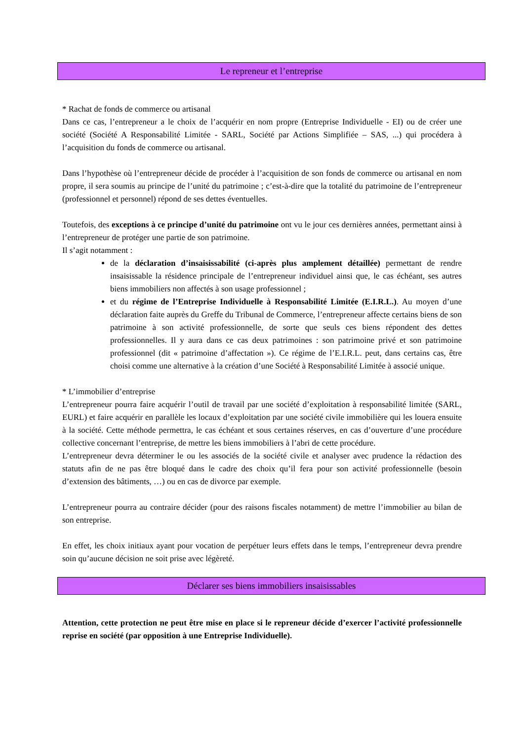Le repreneur et l’entreprise
* Rachat de fonds de commerce ou artisanal
Dans ce cas, l’entrepreneur a le choix de l’acquérir en nom propre (Entreprise Individuelle - EI) ou de créer une société (Société A Responsabilité Limitée - SARL, Société par Actions Simplifiée – SAS, ...) qui procédera à l’acquisition du fonds de commerce ou artisanal.
Dans l’hypothèse où l’entrepreneur décide de procéder à l’acquisition de son fonds de commerce ou artisanal en nom propre, il sera soumis au principe de l’unité du patrimoine ; c’est-à-dire que la totalité du patrimoine de l’entrepreneur (professionnel et personnel) répond de ses dettes éventuelles.
Toutefois, des exceptions à ce principe d’unité du patrimoine ont vu le jour ces dernières années, permettant ainsi à l’entrepreneur de protéger une partie de son patrimoine.
Il s’agit notamment :
de la déclaration d’insaisissabilité (ci-après plus amplement détaillée) permettant de rendre insaisissable la résidence principale de l’entrepreneur individuel ainsi que, le cas échéant, ses autres biens immobiliers non affectés à son usage professionnel ;
et du régime de l’Entreprise Individuelle à Responsabilité Limitée (E.I.R.L.). Au moyen d’une déclaration faite auprès du Greffe du Tribunal de Commerce, l’entrepreneur affecte certains biens de son patrimoine à son activité professionnelle, de sorte que seuls ces biens répondent des dettes professionnelles. Il y aura dans ce cas deux patrimoines : son patrimoine privé et son patrimoine professionnel (dit « patrimoine d’affectation »). Ce régime de l’E.I.R.L. peut, dans certains cas, être choisi comme une alternative à la création d’une Société à Responsabilité Limitée à associé unique.
* L’immobilier d’entreprise
L’entrepreneur pourra faire acquérir l’outil de travail par une société d’exploitation à responsabilité limitée (SARL, EURL) et faire acquérir en parallèle les locaux d’exploitation par une société civile immobilière qui les louera ensuite à la société. Cette méthode permettra, le cas échéant et sous certaines réserves, en cas d’ouverture d’une procédure collective concernant l’entreprise, de mettre les biens immobiliers à l’abri de cette procédure.
L’entrepreneur devra déterminer le ou les associés de la société civile et analyser avec prudence la rédaction des statuts afin de ne pas être bloqué dans le cadre des choix qu’il fera pour son activité professionnelle (besoin d’extension des bâtiments, …) ou en cas de divorce par exemple.
L’entrepreneur pourra au contraire décider (pour des raisons fiscales notamment) de mettre l’immobilier au bilan de son entreprise.
En effet, les choix initiaux ayant pour vocation de perpétuer leurs effets dans le temps, l’entrepreneur devra prendre soin qu’aucune décision ne soit prise avec légèreté.
Déclarer ses biens immobiliers insaisissables
Attention, cette protection ne peut être mise en place si le repreneur décide d’exercer l’activité professionnelle reprise en société (par opposition à une Entreprise Individuelle).